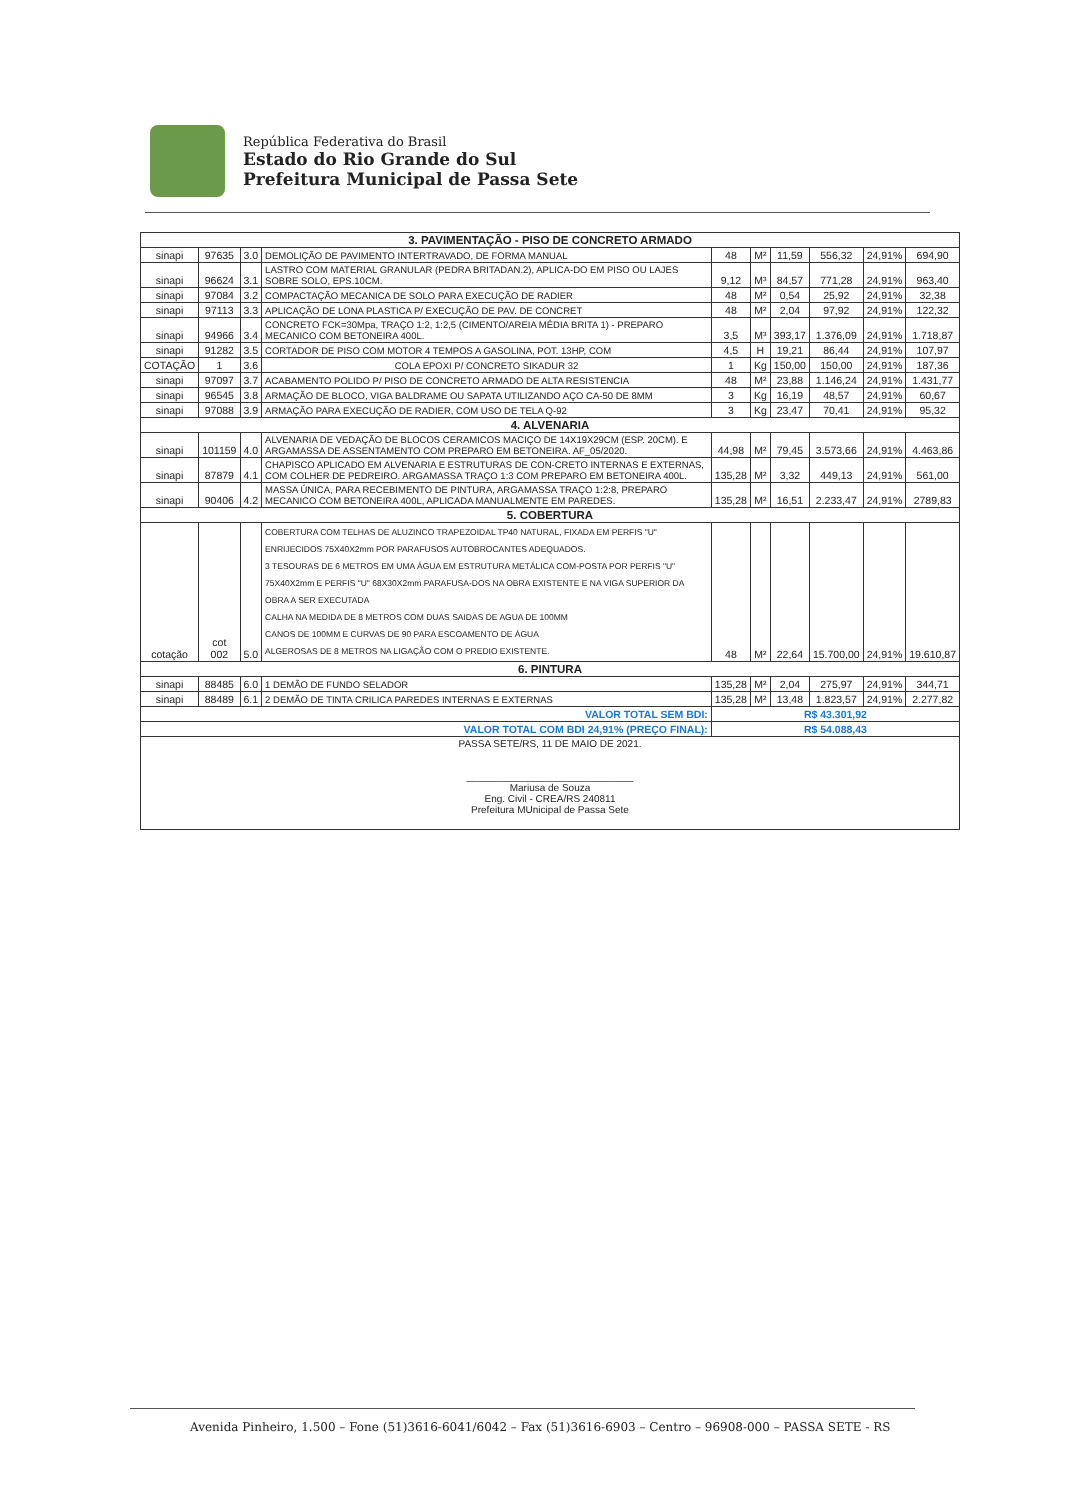República Federativa do Brasil
Estado do Rio Grande do Sul
Prefeitura Municipal de Passa Sete
| 3. PAVIMENTAÇÃO - PISO DE CONCRETO ARMADO | | | | | | | | | |
| --- | --- | --- | --- | --- | --- | --- | --- | --- | --- |
| sinapi | 97635 | 3.0 | DEMOLIÇÃO DE PAVIMENTO INTERTRAVADO, DE FORMA MANUAL | 48 | M² | 11,59 | 556,32 | 24,91% | 694,90 |
| sinapi | 96624 | 3.1 | LASTRO COM MATERIAL GRANULAR (PEDRA BRITADAN.2), APLICA-DO EM PISO OU LAJES SOBRE SOLO, EPS.10CM. | 9,12 | M³ | 84,57 | 771,28 | 24,91% | 963,40 |
| sinapi | 97084 | 3.2 | COMPACTAÇÃO MECANICA DE SOLO PARA EXECUÇÃO DE RADIER | 48 | M² | 0,54 | 25,92 | 24,91% | 32,38 |
| sinapi | 97113 | 3.3 | APLICAÇÃO DE LONA PLASTICA P/ EXECUÇÃO DE PAV. DE CONCRET | 48 | M² | 2,04 | 97,92 | 24,91% | 122,32 |
| sinapi | 94966 | 3.4 | CONCRETO FCK=30Mpa, TRAÇO 1:2, 1:2,5 (CIMENTO/AREIA MÉDIA BRITA 1) - PREPARO MECANICO COM BETONEIRA 400L. | 3,5 | M³ | 393,17 | 1.376,09 | 24,91% | 1.718,87 |
| sinapi | 91282 | 3.5 | CORTADOR DE PISO COM MOTOR 4 TEMPOS A GASOLINA, POT. 13HP, COM | 4,5 | H | 19,21 | 86,44 | 24,91% | 107,97 |
| COTAÇÃO | 1 | 3.6 | COLA EPOXI P/ CONCRETO SIKADUR 32 | 1 | Kg | 150,00 | 150,00 | 24,91% | 187,36 |
| sinapi | 97097 | 3.7 | ACABAMENTO POLIDO P/ PISO DE CONCRETO ARMADO DE ALTA RESISTENCIA | 48 | M² | 23,88 | 1.146,24 | 24,91% | 1.431,77 |
| sinapi | 96545 | 3.8 | ARMAÇÃO DE BLOCO, VIGA BALDRAME OU SAPATA UTILIZANDO AÇO CA-50 DE 8MM | 3 | Kg | 16,19 | 48,57 | 24,91% | 60,67 |
| sinapi | 97088 | 3.9 | ARMAÇÃO PARA EXECUÇÃO DE RADIER, COM USO DE TELA Q-92 | 3 | Kg | 23,47 | 70,41 | 24,91% | 95,32 |
| 4. ALVENARIA | | | | | | | | | |
| sinapi | 101159 | 4.0 | ALVENARIA DE VEDAÇÃO DE BLOCOS CERAMICOS MACIÇO DE 14X19X29CM (ESP. 20CM). E ARGAMASSA DE ASSENTAMENTO COM PREPARO EM BETONEIRA. AF_05/2020. | 44,98 | M² | 79,45 | 3.573,66 | 24,91% | 4.463,86 |
| sinapi | 87879 | 4.1 | CHAPISCO APLICADO EM ALVENARIA E ESTRUTURAS DE CON-CRETO INTERNAS E EXTERNAS, COM COLHER DE PEDREIRO. ARGAMASSA TRAÇO 1:3 COM PREPARO EM BETONEIRA 400L. | 135,28 | M² | 3,32 | 449,13 | 24,91% | 561,00 |
| sinapi | 90406 | 4.2 | MASSA ÚNICA, PARA RECEBIMENTO DE PINTURA, ARGAMASSA TRAÇO 1:2:8, PREPARO MECANICO COM BETONEIRA 400L, APLICADA MANUALMENTE EM PAREDES. | 135,28 | M² | 16,51 | 2.233,47 | 24,91% | 2789,83 |
| 5. COBERTURA | | | | | | | | | |
| cotação | cot 002 | 5.0 | COBERTURA COM TELHAS DE ALUZINCO TRAPEZOIDAL TP40 NATURAL, FIXADA EM PERFIS "U" ENRIJECIDOS 75X40X2mm POR PARAFUSOS AUTOBROCANTES ADEQUADOS. 3 TESOURAS DE 6 METROS EM UMA ÁGUA EM ESTRUTURA METÁLICA COM-POSTA POR PERFIS "U" 75X40X2mm E PERFIS "U" 68X30X2mm PARAFUSA-DOS NA OBRA EXISTENTE E NA VIGA SUPERIOR DA OBRA A SER EXECUTADA CALHA NA MEDIDA DE 8 METROS COM DUAS SAIDAS DE AGUA DE 100MM CANOS DE 100MM E CURVAS DE 90 PARA ESCOAMENTO DE ÁGUA ALGEROSAS DE 8 METROS NA LIGAÇÃO COM O PREDIO EXISTENTE. | 48 | M² | 22,64 | 15.700,00 | 24,91% | 19.610,87 |
| 6. PINTURA | | | | | | | | | |
| sinapi | 88485 | 6.0 | 1 DEMÃO DE FUNDO SELADOR | 135,28 | M² | 2,04 | 275,97 | 24,91% | 344,71 |
| sinapi | 88489 | 6.1 | 2 DEMÃO DE TINTA CRILICA PAREDES INTERNAS E EXTERNAS | 135,28 | M² | 13,48 | 1.823,57 | 24,91% | 2.277,82 |
| VALOR TOTAL SEM BDI: | | | | R$ 43.301,92 | | | | | |
| VALOR TOTAL COM BDI 24,91% (PREÇO FINAL): | | | | R$ 54.088,43 | | | | | |
| PASSA SETE/RS, 11 DE MAIO DE 2021. ______________________________ Mariusa de Souza Eng. Civil - CREA/RS 240811 Prefeitura MUnicipal de Passa Sete | | | | | | | | | |
Avenida Pinheiro, 1.500 – Fone (51)3616-6041/6042 – Fax (51)3616-6903 – Centro – 96908-000 – PASSA SETE - RS